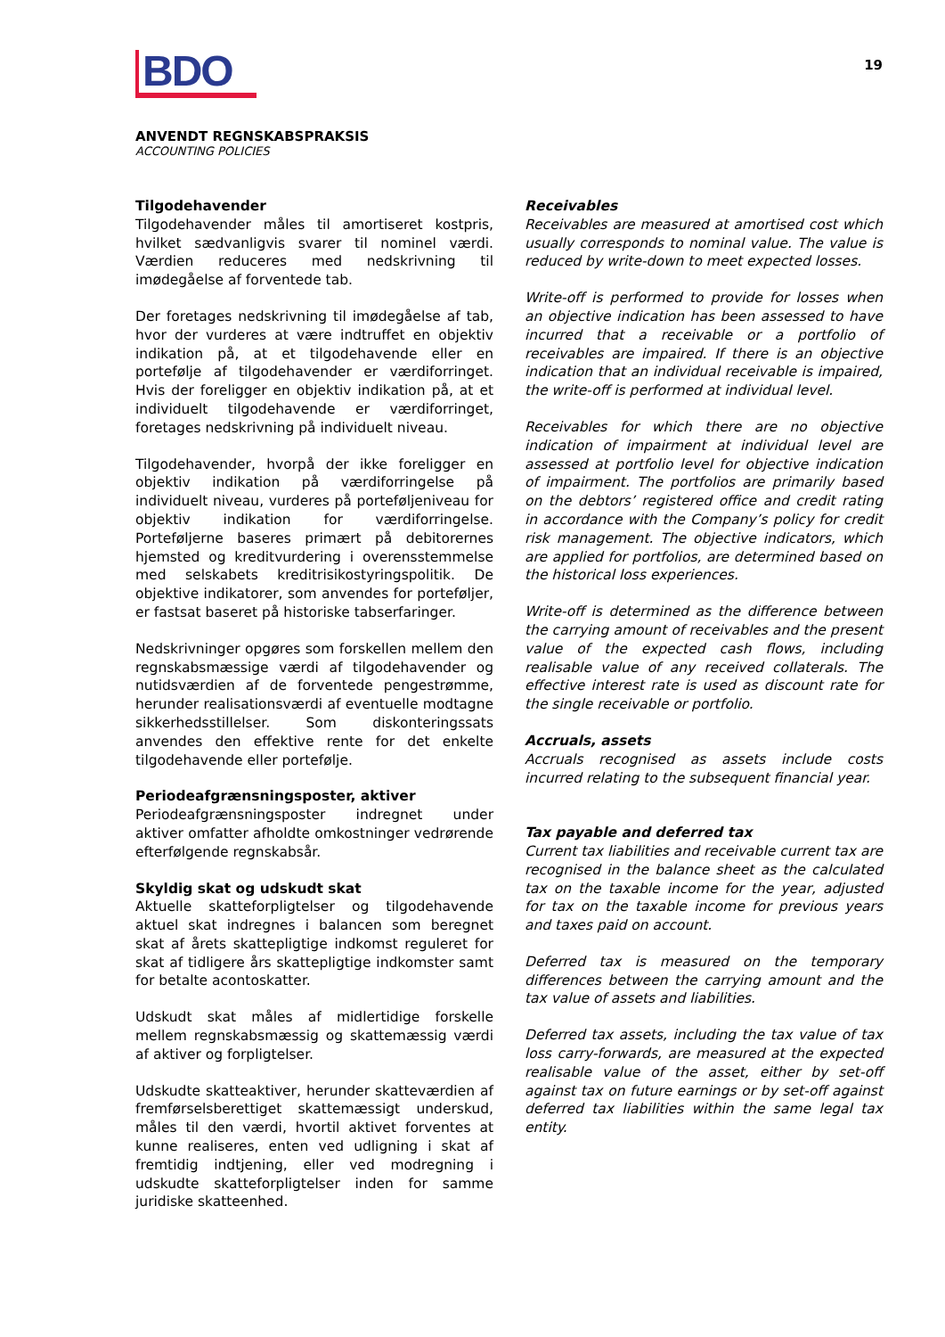BDO
19
ANVENDT REGNSKABSPRAKSIS
ACCOUNTING POLICIES
Tilgodehavender
Tilgodehavender måles til amortiseret kostpris, hvilket sædvanligvis svarer til nominel værdi. Værdien reduceres med nedskrivning til imødegåelse af forventede tab.
Der foretages nedskrivning til imødegåelse af tab, hvor der vurderes at være indtruffet en objektiv indikation på, at et tilgodehavende eller en portefølje af tilgodehavender er værdiforringet. Hvis der foreligger en objektiv indikation på, at et individuelt tilgodehavende er værdiforringet, foretages nedskrivning på individuelt niveau.
Tilgodehavender, hvorpå der ikke foreligger en objektiv indikation på værdiforringelse på individuelt niveau, vurderes på porteføljeniveau for objektiv indikation for værdiforringelse. Porteføljerne baseres primært på debitorernes hjemsted og kreditvurdering i overensstemmelse med selskabets kreditrisikostyringspolitik. De objektive indikatorer, som anvendes for porteføljer, er fastsat baseret på historiske tabserfaringer.
Nedskrivninger opgøres som forskellen mellem den regnskabsmæssige værdi af tilgodehavender og nutidsværdien af de forventede pengestrømme, herunder realisationsværdi af eventuelle modtagne sikkerhedsstillelser. Som diskonteringssats anvendes den effektive rente for det enkelte tilgodehavende eller portefølje.
Periodeafgrænsningsposter, aktiver
Periodeafgrænsningsposter indregnet under aktiver omfatter afholdte omkostninger vedrørende efterfølgende regnskabsår.
Skyldig skat og udskudt skat
Aktuelle skatteforpligtelser og tilgodehavende aktuel skat indregnes i balancen som beregnet skat af årets skattepligtige indkomst reguleret for skat af tidligere års skattepligtige indkomster samt for betalte acontoskatter.
Udskudt skat måles af midlertidige forskelle mellem regnskabsmæssig og skattemæssig værdi af aktiver og forpligtelser.
Udskudte skatteaktiver, herunder skatteværdien af fremførselsberettiget skattemæssigt underskud, måles til den værdi, hvortil aktivet forventes at kunne realiseres, enten ved udligning i skat af fremtidig indtjening, eller ved modregning i udskudte skatteforpligtelser inden for samme juridiske skatteenhed.
Receivables
Receivables are measured at amortised cost which usually corresponds to nominal value. The value is reduced by write-down to meet expected losses.
Write-off is performed to provide for losses when an objective indication has been assessed to have incurred that a receivable or a portfolio of receivables are impaired. If there is an objective indication that an individual receivable is impaired, the write-off is performed at individual level.
Receivables for which there are no objective indication of impairment at individual level are assessed at portfolio level for objective indication of impairment. The portfolios are primarily based on the debtors’ registered office and credit rating in accordance with the Company’s policy for credit risk management. The objective indicators, which are applied for portfolios, are determined based on the historical loss experiences.
Write-off is determined as the difference between the carrying amount of receivables and the present value of the expected cash flows, including realisable value of any received collaterals. The effective interest rate is used as discount rate for the single receivable or portfolio.
Accruals, assets
Accruals recognised as assets include costs incurred relating to the subsequent financial year.
Tax payable and deferred tax
Current tax liabilities and receivable current tax are recognised in the balance sheet as the calculated tax on the taxable income for the year, adjusted for tax on the taxable income for previous years and taxes paid on account.
Deferred tax is measured on the temporary differences between the carrying amount and the tax value of assets and liabilities.
Deferred tax assets, including the tax value of tax loss carry-forwards, are measured at the expected realisable value of the asset, either by set-off against tax on future earnings or by set-off against deferred tax liabilities within the same legal tax entity.